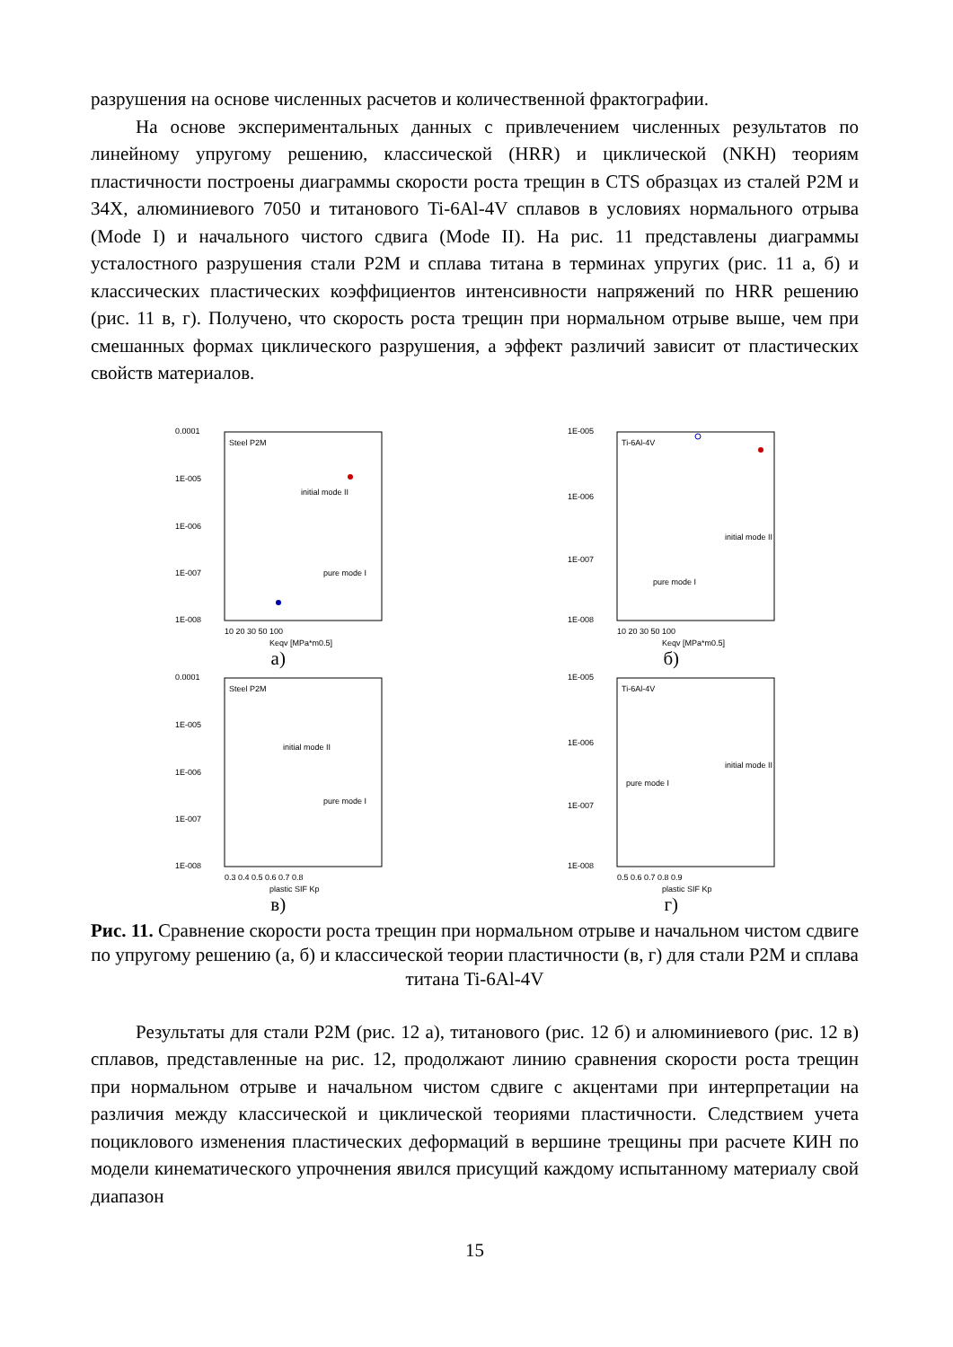разрушения на основе численных расчетов и количественной фрактографии.
На основе экспериментальных данных с привлечением численных результатов по линейному упругому решению, классической (HRR) и циклической (NKH) теориям пластичности построены диаграммы скорости роста трещин в CTS образцах из сталей Р2М и 34Х, алюминиевого 7050 и титанового Ti-6Al-4V сплавов в условиях нормального отрыва (Mode I) и начального чистого сдвига (Mode II). На рис. 11 представлены диаграммы усталостного разрушения стали Р2М и сплава титана в терминах упругих (рис. 11 а, б) и классических пластических коэффициентов интенсивности напряжений по HRR решению (рис. 11 в, г). Получено, что скорость роста трещин при нормальном отрыве выше, чем при смешанных формах циклического разрушения, а эффект различий зависит от пластических свойств материалов.
Steel P2M
0.0001
1E-005
1E-006
1E-007
1E-008
initial mode II
pure mode I
10 20 30 50 100
Keqv [MPa*m0.5]
а)
Ti-6Al-4V
1E-005
1E-006
1E-007
1E-008
initial mode II
pure mode I
10 20 30 50 100
Keqv [MPa*m0.5]
б)
Steel P2M
0.0001
1E-005
1E-006
1E-007
1E-008
initial mode II
pure mode I
0.3 0.4 0.5 0.6 0.7 0.8
plastic SIF Kp
в)
Ti-6Al-4V
1E-005
1E-006
1E-007
1E-008
initial mode II
pure mode I
0.5 0.6 0.7 0.8 0.9
plastic SIF Kp
г)
Рис. 11. Сравнение скорости роста трещин при нормальном отрыве и начальном чистом сдвиге по упругому решению (а, б) и классической теории пластичности (в, г) для стали Р2М и сплава титана Ti-6Al-4V
Результаты для стали Р2М (рис. 12 а), титанового (рис. 12 б) и алюминиевого (рис. 12 в) сплавов, представленные на рис. 12, продолжают линию сравнения скорости роста трещин при нормальном отрыве и начальном чистом сдвиге с акцентами при интерпретации на различия между классической и циклической теориями пластичности. Следствием учета поциклового изменения пластических деформаций в вершине трещины при расчете КИН по модели кинематического упрочнения явился присущий каждому испытанному материалу свой диапазон
15